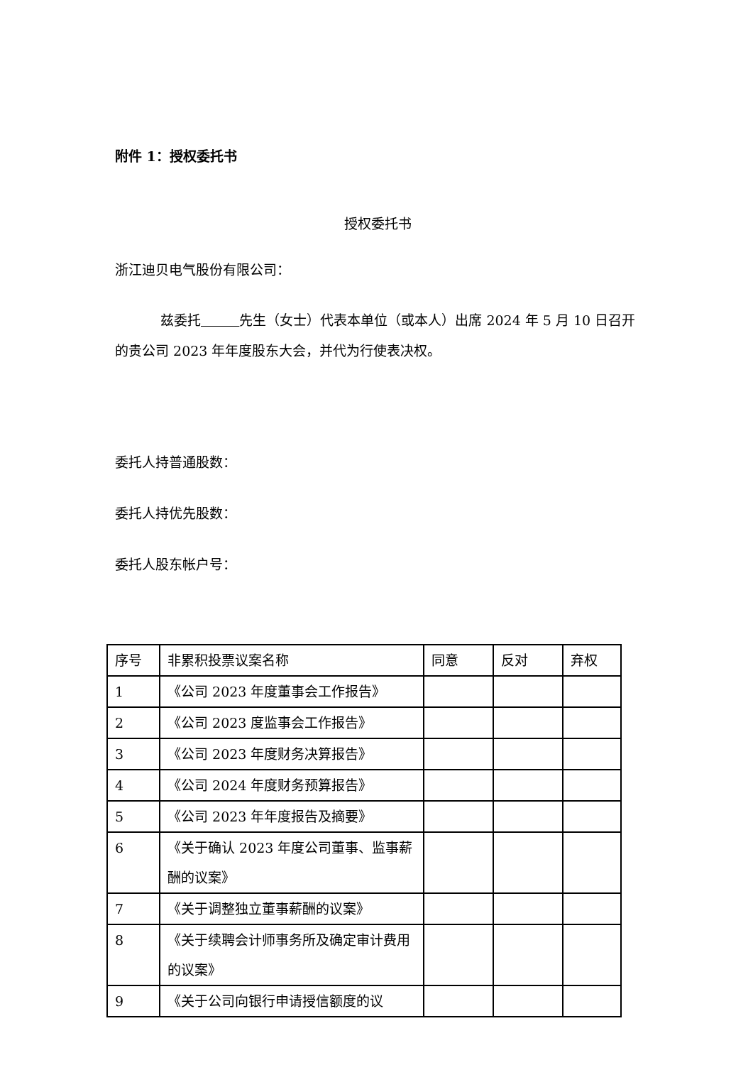附件 1：授权委托书
授权委托书
浙江迪贝电气股份有限公司：
兹委托 先生（女士）代表本单位（或本人）出席 2024 年 5 月 10 日召开的贵公司 2023 年年度股东大会，并代为行使表决权。
委托人持普通股数：
委托人持优先股数：
委托人股东帐户号：
| 序号 | 非累积投票议案名称 | 同意 | 反对 | 弃权 |
| 1 | 《公司 2023 年度董事会工作报告》 | | | |
| 2 | 《公司 2023 度监事会工作报告》 | | | |
| 3 | 《公司 2023 年度财务决算报告》 | | | |
| 4 | 《公司 2024 年度财务预算报告》 | | | |
| 5 | 《公司 2023 年年度报告及摘要》 | | | |
| 6 | 《关于确认 2023 年度公司董事、监事薪酬的议案》 | | | |
| 7 | 《关于调整独立董事薪酬的议案》 | | | |
| 8 | 《关于续聘会计师事务所及确定审计费用的议案》 | | | |
| 9 | 《关于公司向银行申请授信额度的议 | | | |